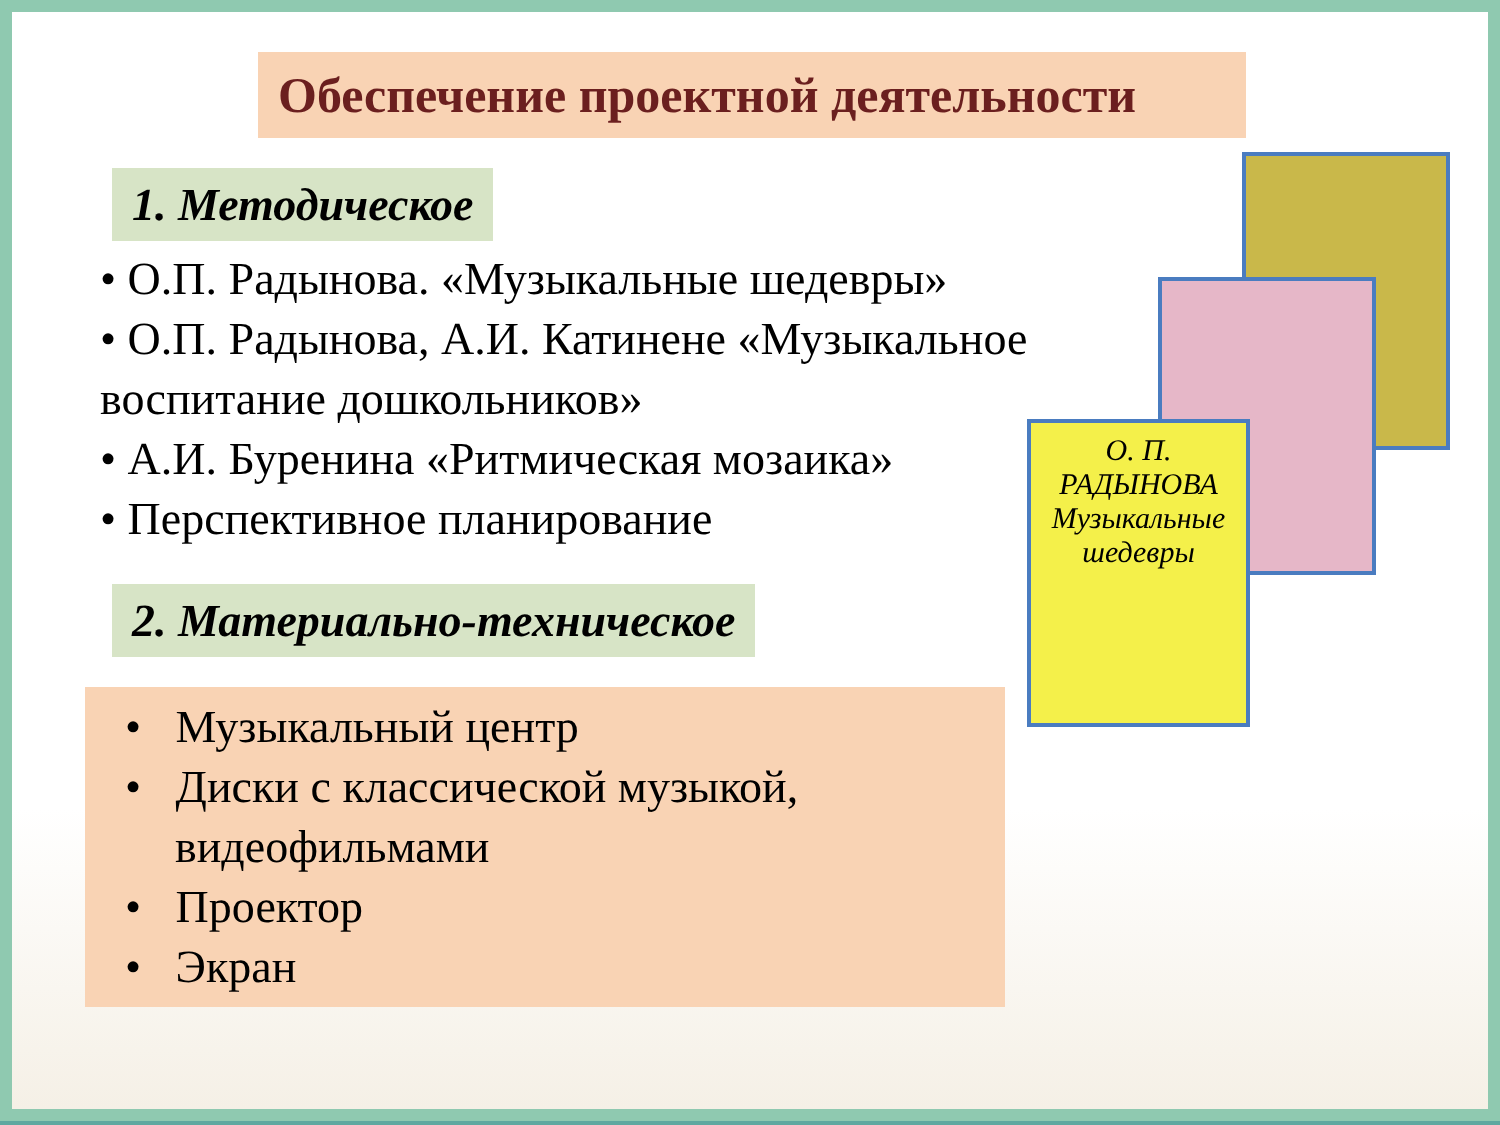О. П. РАДЫНОВА
Музыкальные шедевры
Обеспечение проектной деятельности
1. Методическое
• О.П. Радынова. «Музыкальные шедевры»
• О.П. Радынова, А.И. Катинене «Музыкальное воспитание дошкольников»
• А.И. Буренина «Ритмическая мозаика»
• Перспективное планирование
2. Материально-техническое
• Музыкальный центр
• Диски с классической музыкой, видеофильмами
• Проектор
• Экран